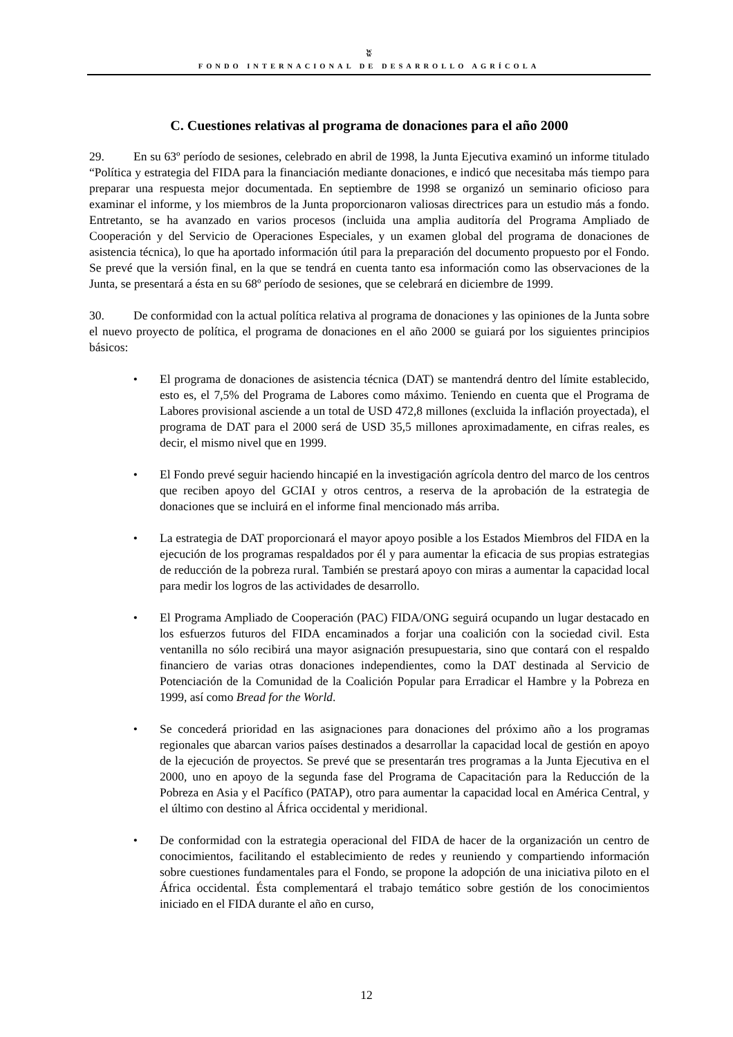ʬ
FONDO INTERNACIONAL DE DESARROLLO AGRÍCOLA
C. Cuestiones relativas al programa de donaciones para el año 2000
29. En su 63º período de sesiones, celebrado en abril de 1998, la Junta Ejecutiva examinó un informe titulado “Política y estrategia del FIDA para la financiación mediante donaciones, e indicó que necesitaba más tiempo para preparar una respuesta mejor documentada. En septiembre de 1998 se organizó un seminario oficioso para examinar el informe, y los miembros de la Junta proporcionaron valiosas directrices para un estudio más a fondo. Entretanto, se ha avanzado en varios procesos (incluida una amplia auditoría del Programa Ampliado de Cooperación y del Servicio de Operaciones Especiales, y un examen global del programa de donaciones de asistencia técnica), lo que ha aportado información útil para la preparación del documento propuesto por el Fondo. Se prevé que la versión final, en la que se tendrá en cuenta tanto esa información como las observaciones de la Junta, se presentará a ésta en su 68º período de sesiones, que se celebrará en diciembre de 1999.
30. De conformidad con la actual política relativa al programa de donaciones y las opiniones de la Junta sobre el nuevo proyecto de política, el programa de donaciones en el año 2000 se guiará por los siguientes principios básicos:
• El programa de donaciones de asistencia técnica (DAT) se mantendrá dentro del límite establecido, esto es, el 7,5% del Programa de Labores como máximo. Teniendo en cuenta que el Programa de Labores provisional asciende a un total de USD 472,8 millones (excluida la inflación proyectada), el programa de DAT para el 2000 será de USD 35,5 millones aproximadamente, en cifras reales, es decir, el mismo nivel que en 1999.
• El Fondo prevé seguir haciendo hincapié en la investigación agrícola dentro del marco de los centros que reciben apoyo del GCIAI y otros centros, a reserva de la aprobación de la estrategia de donaciones que se incluirá en el informe final mencionado más arriba.
• La estrategia de DAT proporcionará el mayor apoyo posible a los Estados Miembros del FIDA en la ejecución de los programas respaldados por él y para aumentar la eficacia de sus propias estrategias de reducción de la pobreza rural. También se prestará apoyo con miras a aumentar la capacidad local para medir los logros de las actividades de desarrollo.
• El Programa Ampliado de Cooperación (PAC) FIDA/ONG seguirá ocupando un lugar destacado en los esfuerzos futuros del FIDA encaminados a forjar una coalición con la sociedad civil. Esta ventanilla no sólo recibirá una mayor asignación presupuestaria, sino que contará con el respaldo financiero de varias otras donaciones independientes, como la DAT destinada al Servicio de Potenciación de la Comunidad de la Coalición Popular para Erradicar el Hambre y la Pobreza en 1999, así como Bread for the World.
• Se concederá prioridad en las asignaciones para donaciones del próximo año a los programas regionales que abarcan varios países destinados a desarrollar la capacidad local de gestión en apoyo de la ejecución de proyectos. Se prevé que se presentarán tres programas a la Junta Ejecutiva en el 2000, uno en apoyo de la segunda fase del Programa de Capacitación para la Reducción de la Pobreza en Asia y el Pacífico (PATAP), otro para aumentar la capacidad local en América Central, y el último con destino al África occidental y meridional.
• De conformidad con la estrategia operacional del FIDA de hacer de la organización un centro de conocimientos, facilitando el establecimiento de redes y reuniendo y compartiendo información sobre cuestiones fundamentales para el Fondo, se propone la adopción de una iniciativa piloto en el África occidental. Ésta complementará el trabajo temático sobre gestión de los conocimientos iniciado en el FIDA durante el año en curso,
12